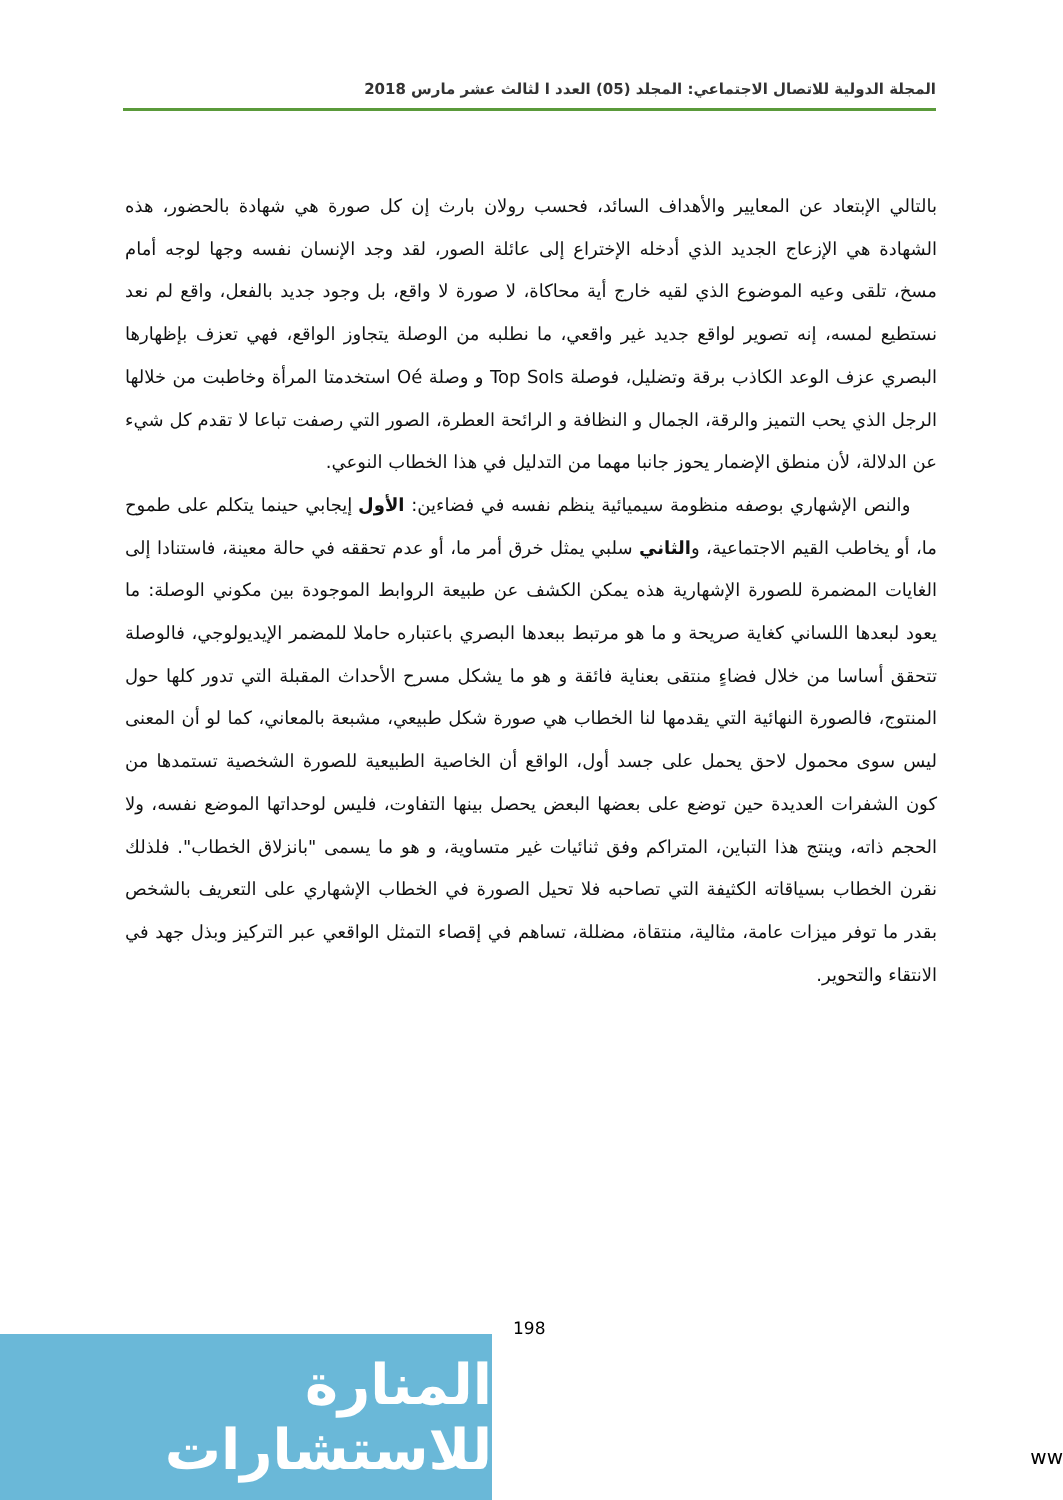المجلة الدولية للاتصال الاجتماعي: المجلد (05) العدد ا لثالث عشر مارس 2018
بالتالي الإبتعاد عن المعايير والأهداف السائد، فحسب رولان بارث إن كل صورة هي شهادة بالحضور، هذه الشهادة هي الإزعاج الجديد الذي أدخله الإختراع إلى عائلة الصور، لقد وجد الإنسان نفسه وجها لوجه أمام مسخ، تلقى وعيه الموضوع الذي لقيه خارج أية محاكاة، لا صورة لا واقع، بل وجود جديد بالفعل، واقع لم نعد نستطيع لمسه، إنه تصوير لواقع جديد غير واقعي، ما نطلبه من الوصلة يتجاوز الواقع، فهي تعزف بإظهارها البصري عزف الوعد الكاذب برقة وتضليل، فوصلة Top Sols و وصلة Oé استخدمتا المرأة وخاطبت من خلالها الرجل الذي يحب التميز والرقة، الجمال و النظافة و الرائحة العطرة، الصور التي رصفت تباعا لا تقدم كل شيء عن الدلالة، لأن منطق الإضمار يحوز جانبا مهما من التدليل في هذا الخطاب النوعي.
والنص الإشهاري بوصفه منظومة سيميائية ينظم نفسه في فضاءين: الأول إيجابي حينما يتكلم على طموح ما، أو يخاطب القيم الاجتماعية، والثاني سلبي يمثل خرق أمر ما، أو عدم تحققه في حالة معينة، فاستنادا إلى الغايات المضمرة للصورة الإشهارية هذه يمكن الكشف عن طبيعة الروابط الموجودة بين مكوني الوصلة: ما يعود لبعدها اللساني كغاية صريحة و ما هو مرتبط ببعدها البصري باعتباره حاملا للمضمر الإيديولوجي، فالوصلة تتحقق أساسا من خلال فضاءٍ منتقى بعناية فائقة و هو ما يشكل مسرح الأحداث المقبلة التي تدور كلها حول المنتوج، فالصورة النهائية التي يقدمها لنا الخطاب هي صورة شكل طبيعي، مشبعة بالمعاني، كما لو أن المعنى ليس سوى محمول لاحق يحمل على جسد أول، الواقع أن الخاصية الطبيعية للصورة الشخصية تستمدها من كون الشفرات العديدة حين توضع على بعضها البعض يحصل بينها التفاوت، فليس لوحداتها الموضع نفسه، ولا الحجم ذاته، وينتج هذا التباين، المتراكم وفق ثنائيات غير متساوية، و هو ما يسمى "بانزلاق الخطاب". فلذلك نقرن الخطاب بسياقاته الكثيفة التي تصاحبه فلا تحيل الصورة في الخطاب الإشهاري على التعريف بالشخص بقدر ما توفر ميزات عامة، مثالية، منتقاة، مضللة، تساهم في إقصاء التمثل الواقعي عبر التركيز وبذل جهد في الانتقاء والتحوير.
198
المنارة للاستشارات
ww